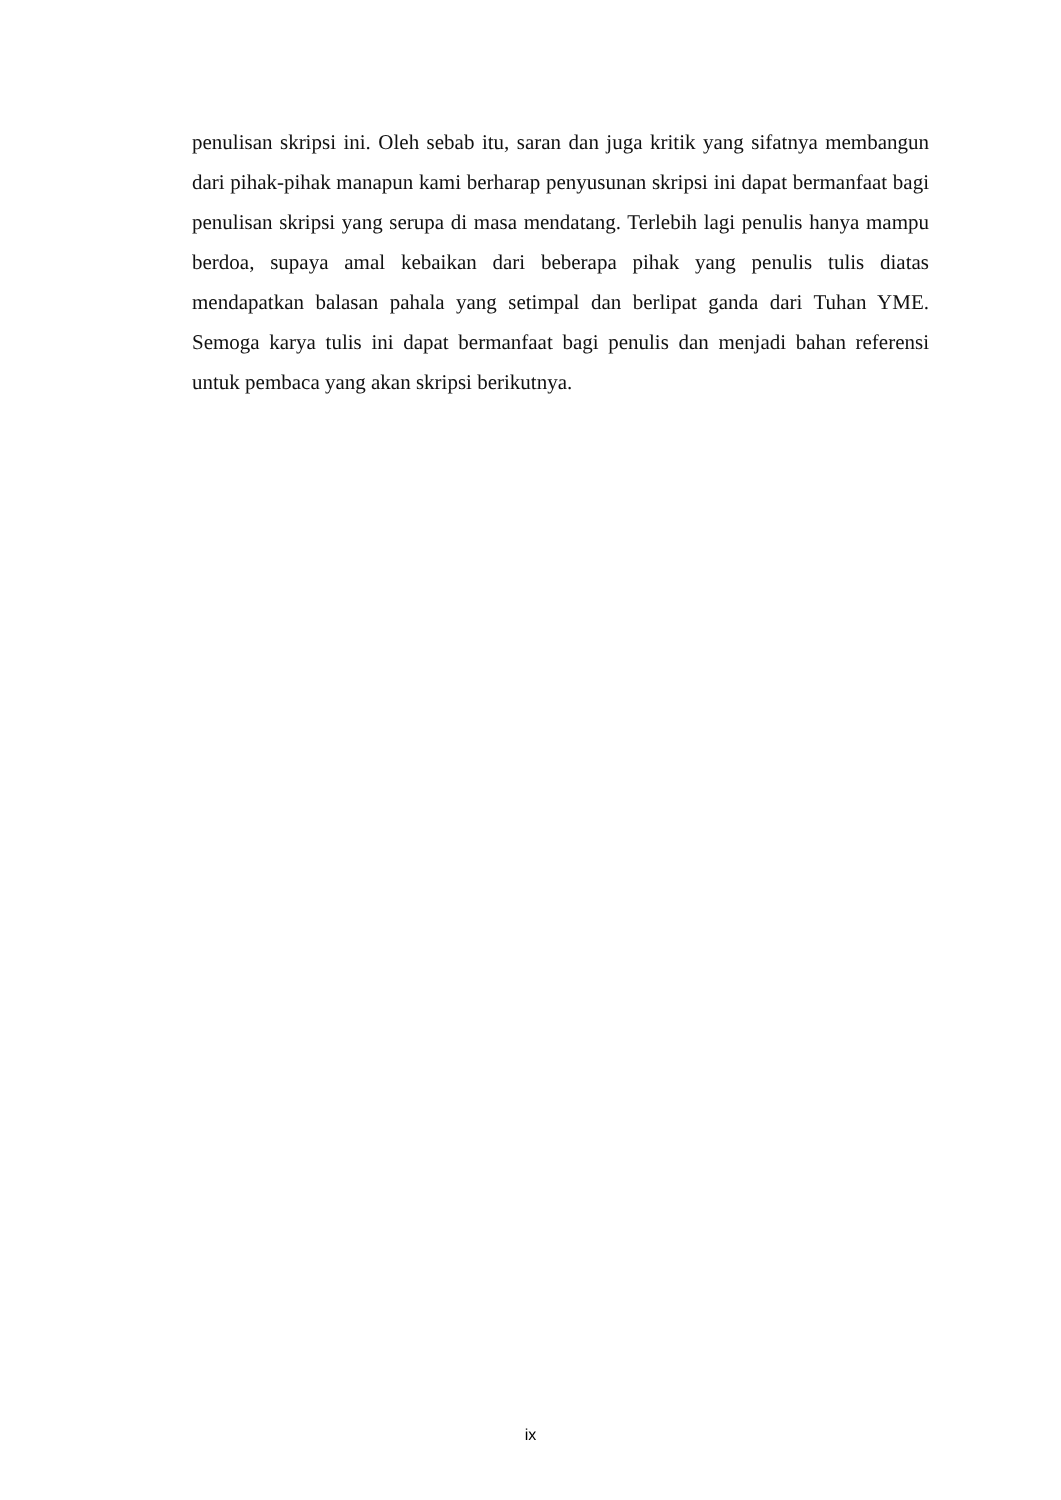penulisan skripsi ini. Oleh sebab itu, saran dan juga kritik yang sifatnya membangun dari pihak-pihak manapun kami berharap penyusunan skripsi ini dapat bermanfaat bagi penulisan skripsi yang serupa di masa mendatang. Terlebih lagi penulis hanya mampu berdoa, supaya amal kebaikan dari beberapa pihak yang penulis tulis diatas mendapatkan balasan pahala yang setimpal dan berlipat ganda dari Tuhan YME. Semoga karya tulis ini dapat bermanfaat bagi penulis dan menjadi bahan referensi untuk pembaca yang akan skripsi berikutnya.
ix